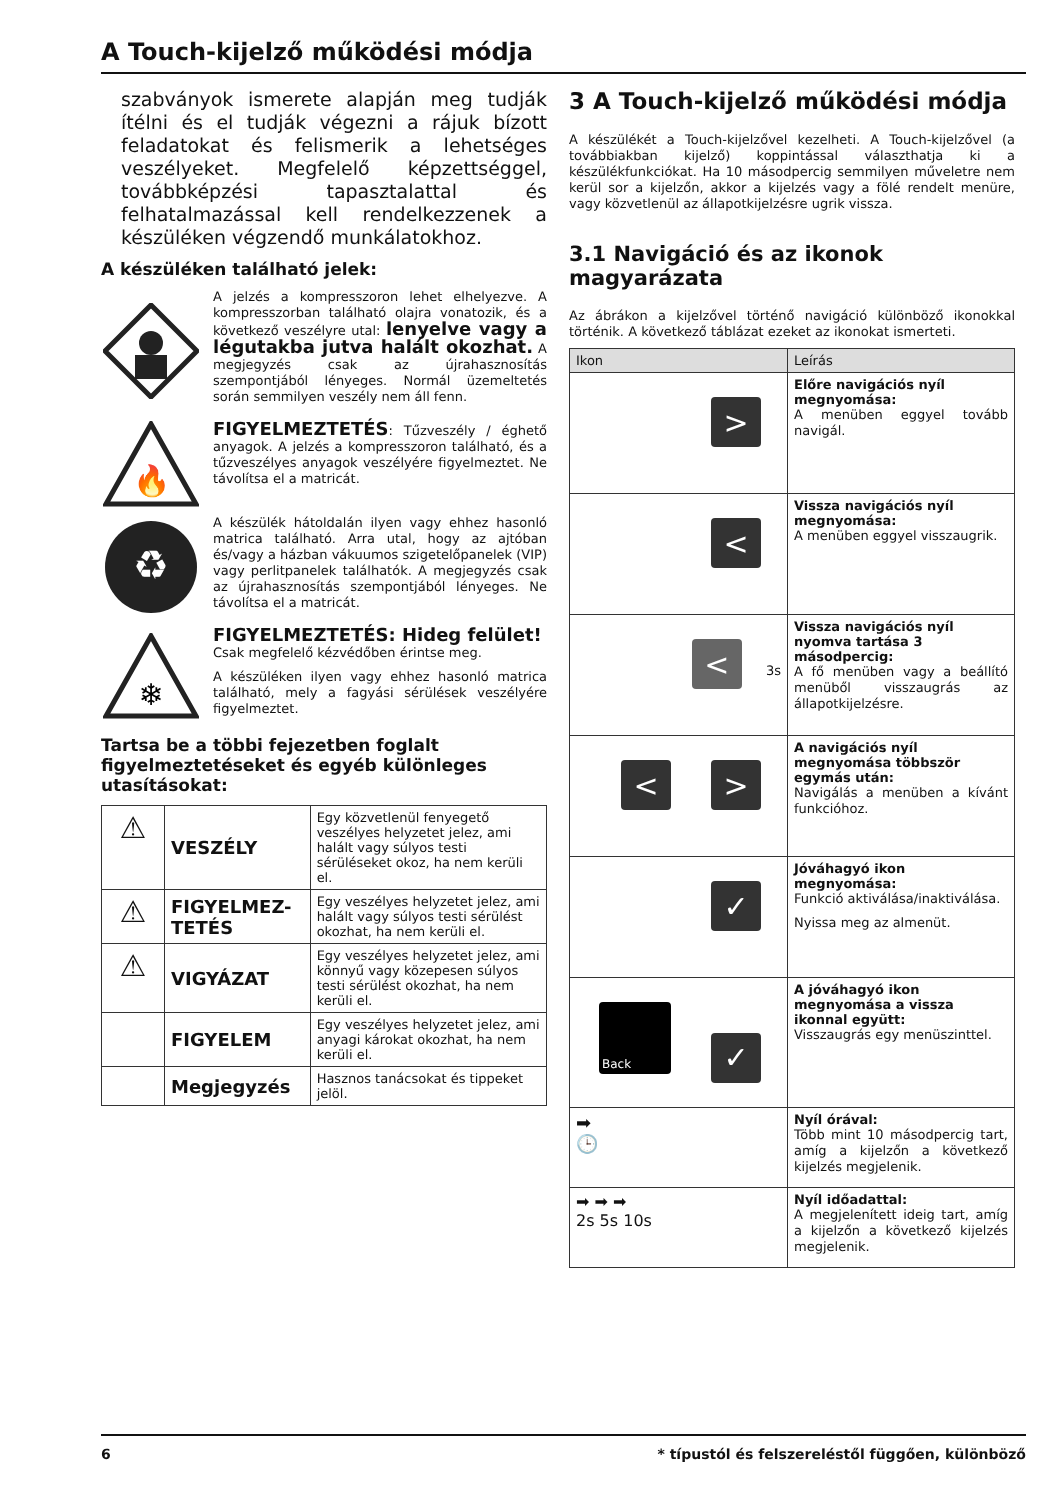A Touch-kijelző működési módja
szabványok ismerete alapján meg tudják ítélni és el tudják végezni a rájuk bízott feladatokat és felismerik a lehetséges veszélyeket. Megfelelő képzettséggel, továbbképzési tapasztalattal és felhatalmazással kell rendelkezzenek a készüléken végzendő munkálatokhoz.
A készüléken található jelek:
A jelzés a kompresszoron lehet elhelyezve. A kompresszorban található olajra vonatozik, és a következő veszélyre utal: lenyelve vagy a légutakba jutva halált okozhat. A megjegyzés csak az újrahasznosítás szempontjából lényeges. Normál üzemeltetés során semmilyen veszély nem áll fenn.
🔥
FIGYELMEZTETÉS: Tűzveszély / éghető anyagok. A jelzés a kompresszoron található, és a tűzveszélyes anyagok veszélyére figyelmeztet. Ne távolítsa el a matricát.
♻
A készülék hátoldalán ilyen vagy ehhez hasonló matrica található. Arra utal, hogy az ajtóban és/vagy a házban vákuumos szigetelőpanelek (VIP) vagy perlitpanelek találhatók. A megjegyzés csak az újrahasznosítás szempontjából lényeges. Ne távolítsa el a matricát.
❄
FIGYELMEZTETÉS: Hideg felület!
Csak megfelelő kézvédőben érintse meg.
A készüléken ilyen vagy ehhez hasonló matrica található, mely a fagyási sérülések veszélyére figyelmeztet.
Tartsa be a többi fejezetben foglalt figyelmeztetéseket és egyéb különleges utasításokat:
| ⚠ | VESZÉLY | Egy közvetlenül fenyegető veszélyes helyzetet jelez, ami halált vagy súlyos testi sérüléseket okoz, ha nem kerüli el. |
| ⚠ | FIGYELMEZ-TETÉS | Egy veszélyes helyzetet jelez, ami halált vagy súlyos testi sérülést okozhat, ha nem kerüli el. |
| ⚠ | VIGYÁZAT | Egy veszélyes helyzetet jelez, ami könnyű vagy közepesen súlyos testi sérülést okozhat, ha nem kerüli el. |
| | FIGYELEM | Egy veszélyes helyzetet jelez, ami anyagi károkat okozhat, ha nem kerüli el. |
| | Megjegyzés | Hasznos tanácsokat és tippeket jelöl. |
3 A Touch-kijelző működési módja
A készülékét a Touch-kijelzővel kezelheti. A Touch-kijelzővel (a továbbiakban kijelző) koppintással választhatja ki a készülékfunkciókat. Ha 10 másodpercig semmilyen műveletre nem kerül sor a kijelzőn, akkor a kijelzés vagy a fölé rendelt menüre, vagy közvetlenül az állapotkijelzésre ugrik vissza.
3.1 Navigáció és az ikonok magyarázata
Az ábrákon a kijelzővel történő navigáció különböző ikonokkal történik. A következő táblázat ezeket az ikonokat ismerteti.
| Ikon | Leírás |
| --- | --- |
| > | Előre navigációs nyíl megnyomása: A menüben eggyel tovább navigál. |
| < | Vissza navigációs nyíl megnyomása: A menüben eggyel visszaugrik. |
| < 3s | Vissza navigációs nyíl nyomva tartása 3 másodpercig: A fő menüben vagy a beállító menüből visszaugrás az állapotkijelzésre. |
| < > | A navigációs nyíl megnyomása többször egymás után: Navigálás a menüben a kívánt funkcióhoz. |
| ✓ | Jóváhagyó ikon megnyomása: Funkció aktiválása/inaktiválása. Nyissa meg az almenüt. |
| Back ✓ | A jóváhagyó ikon megnyomása a vissza ikonnal együtt: Visszaugrás egy menüszinttel. |
| ➡ 🕒 | Nyíl órával: Több mint 10 másodpercig tart, amíg a kijelzőn a következő kijelzés megjelenik. |
| ➡ ➡ ➡ 2s 5s 10s | Nyíl időadattal: A megjelenített ideig tart, amíg a kijelzőn a következő kijelzés megjelenik. |
6 * típustól és felszereléstől függően, különböző